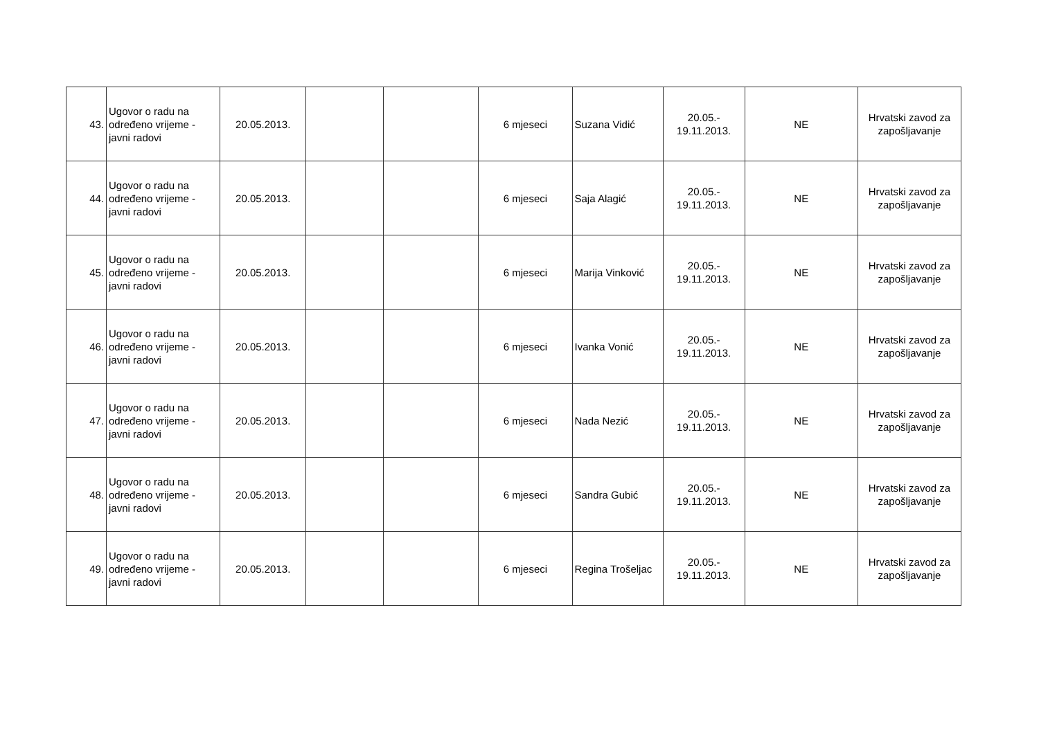| 43. | Ugovor o radu na određeno vrijeme - javni radovi | 20.05.2013. | | | 6 mjeseci | Suzana Vidić | 20.05.- 19.11.2013. | NE | Hrvatski zavod za zapošljavanje |
| 44. | Ugovor o radu na određeno vrijeme - javni radovi | 20.05.2013. | | | 6 mjeseci | Saja Alagić | 20.05.- 19.11.2013. | NE | Hrvatski zavod za zapošljavanje |
| 45. | Ugovor o radu na određeno vrijeme - javni radovi | 20.05.2013. | | | 6 mjeseci | Marija Vinković | 20.05.- 19.11.2013. | NE | Hrvatski zavod za zapošljavanje |
| 46. | Ugovor o radu na određeno vrijeme - javni radovi | 20.05.2013. | | | 6 mjeseci | Ivanka Vonić | 20.05.- 19.11.2013. | NE | Hrvatski zavod za zapošljavanje |
| 47. | Ugovor o radu na određeno vrijeme - javni radovi | 20.05.2013. | | | 6 mjeseci | Nada Nezić | 20.05.- 19.11.2013. | NE | Hrvatski zavod za zapošljavanje |
| 48. | Ugovor o radu na određeno vrijeme - javni radovi | 20.05.2013. | | | 6 mjeseci | Sandra Gubić | 20.05.- 19.11.2013. | NE | Hrvatski zavod za zapošljavanje |
| 49. | Ugovor o radu na određeno vrijeme - javni radovi | 20.05.2013. | | | 6 mjeseci | Regina Trošeljac | 20.05.- 19.11.2013. | NE | Hrvatski zavod za zapošljavanje |